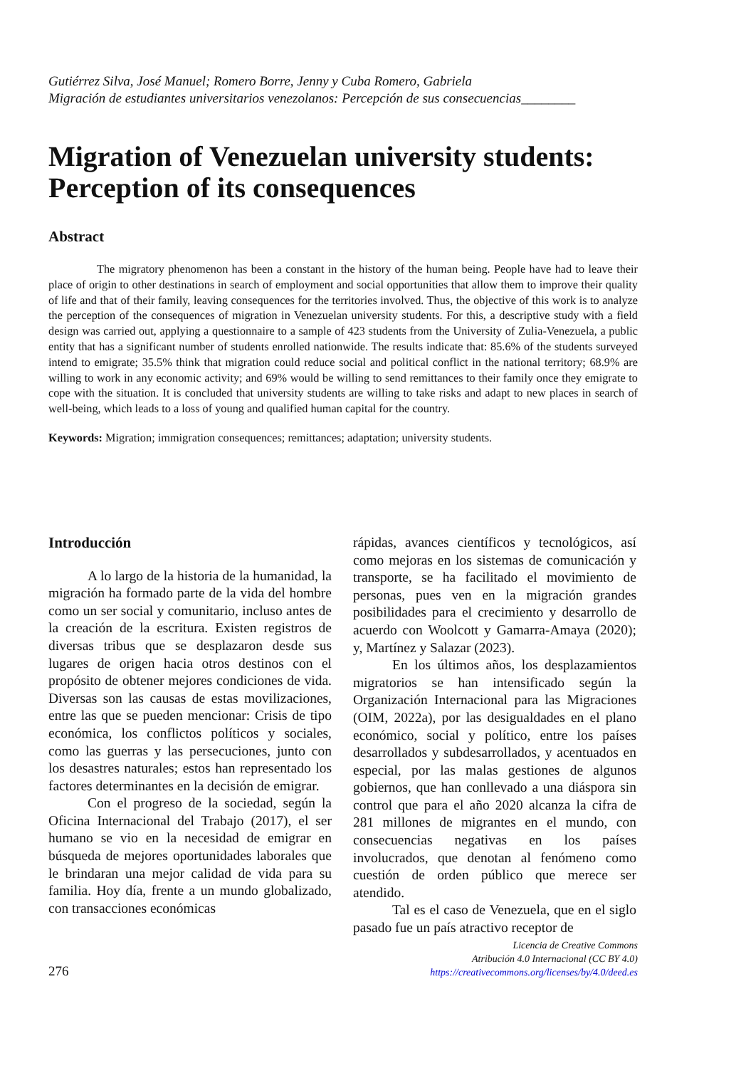Gutiérrez Silva, José Manuel; Romero Borre, Jenny y Cuba Romero, Gabriela
Migración de estudiantes universitarios venezolanos: Percepción de sus consecuencias________
Migration of Venezuelan university students: Perception of its consequences
Abstract
The migratory phenomenon has been a constant in the history of the human being. People have had to leave their place of origin to other destinations in search of employment and social opportunities that allow them to improve their quality of life and that of their family, leaving consequences for the territories involved. Thus, the objective of this work is to analyze the perception of the consequences of migration in Venezuelan university students. For this, a descriptive study with a field design was carried out, applying a questionnaire to a sample of 423 students from the University of Zulia-Venezuela, a public entity that has a significant number of students enrolled nationwide. The results indicate that: 85.6% of the students surveyed intend to emigrate; 35.5% think that migration could reduce social and political conflict in the national territory; 68.9% are willing to work in any economic activity; and 69% would be willing to send remittances to their family once they emigrate to cope with the situation. It is concluded that university students are willing to take risks and adapt to new places in search of well-being, which leads to a loss of young and qualified human capital for the country.
Keywords: Migration; immigration consequences; remittances; adaptation; university students.
Introducción
A lo largo de la historia de la humanidad, la migración ha formado parte de la vida del hombre como un ser social y comunitario, incluso antes de la creación de la escritura. Existen registros de diversas tribus que se desplazaron desde sus lugares de origen hacia otros destinos con el propósito de obtener mejores condiciones de vida. Diversas son las causas de estas movilizaciones, entre las que se pueden mencionar: Crisis de tipo económica, los conflictos políticos y sociales, como las guerras y las persecuciones, junto con los desastres naturales; estos han representado los factores determinantes en la decisión de emigrar.
Con el progreso de la sociedad, según la Oficina Internacional del Trabajo (2017), el ser humano se vio en la necesidad de emigrar en búsqueda de mejores oportunidades laborales que le brindaran una mejor calidad de vida para su familia. Hoy día, frente a un mundo globalizado, con transacciones económicas
rápidas, avances científicos y tecnológicos, así como mejoras en los sistemas de comunicación y transporte, se ha facilitado el movimiento de personas, pues ven en la migración grandes posibilidades para el crecimiento y desarrollo de acuerdo con Woolcott y Gamarra-Amaya (2020); y, Martínez y Salazar (2023).
En los últimos años, los desplazamientos migratorios se han intensificado según la Organización Internacional para las Migraciones (OIM, 2022a), por las desigualdades en el plano económico, social y político, entre los países desarrollados y subdesarrollados, y acentuados en especial, por las malas gestiones de algunos gobiernos, que han conllevado a una diáspora sin control que para el año 2020 alcanza la cifra de 281 millones de migrantes en el mundo, con consecuencias negativas en los países involucrados, que denotan al fenómeno como cuestión de orden público que merece ser atendido.
Tal es el caso de Venezuela, que en el siglo pasado fue un país atractivo receptor de
276
Licencia de Creative Commons
Atribución 4.0 Internacional (CC BY 4.0)
https://creativecommons.org/licenses/by/4.0/deed.es